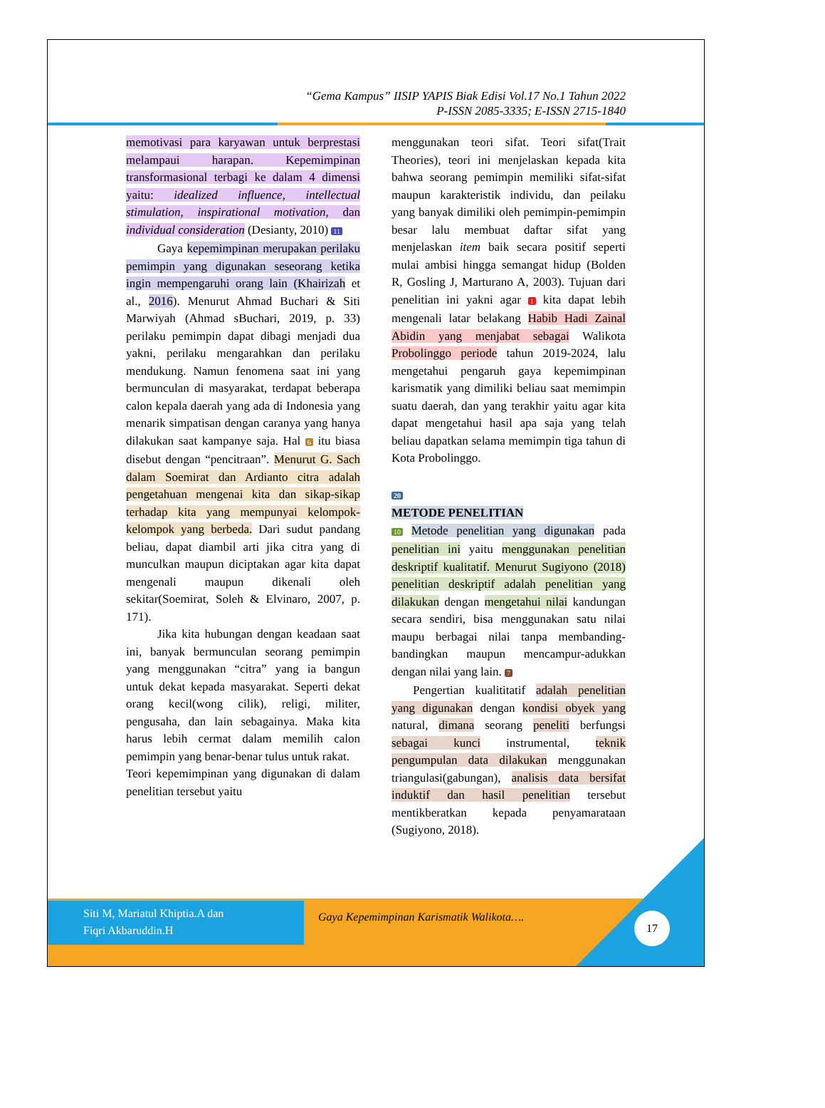“Gema Kampus” IISIP YAPIS Biak Edisi Vol.17 No.1 Tahun 2022
P-ISSN 2085-3335; E-ISSN 2715-1840
memotivasi para karyawan untuk berprestasi melampaui harapan. Kepemimpinan transformasional terbagi ke dalam 4 dimensi yaitu: idealized influence, intellectual stimulation, inspirational motivation, dan individual consideration (Desianty, 2010) 11
Gaya kepemimpinan merupakan perilaku pemimpin yang digunakan seseorang ketika ingin mempengaruhi orang lain (Khairizah et al., 2016). Menurut Ahmad Buchari & Siti Marwiyah (Ahmad sBuchari, 2019, p. 33) perilaku pemimpin dapat dibagi menjadi dua yakni, perilaku mengarahkan dan perilaku mendukung. Namun fenomena saat ini yang bermunculan di masyarakat, terdapat beberapa calon kepala daerah yang ada di Indonesia yang menarik simpatisan dengan caranya yang hanya dilakukan saat kampanye saja. Hal 6 itu biasa disebut dengan “pencitraan”. Menurut G. Sach dalam Soemirat dan Ardianto citra adalah pengetahuan mengenai kita dan sikap-sikap terhadap kita yang mempunyai kelompok-kelompok yang berbeda. Dari sudut pandang beliau, dapat diambil arti jika citra yang di munculkan maupun diciptakan agar kita dapat mengenali maupun dikenali oleh sekitar(Soemirat, Soleh & Elvinaro, 2007, p. 171).
Jika kita hubungan dengan keadaan saat ini, banyak bermunculan seorang pemimpin yang menggunakan “citra” yang ia bangun untuk dekat kepada masyarakat. Seperti dekat orang kecil(wong cilik), religi, militer, pengusaha, dan lain sebagainya. Maka kita harus lebih cermat dalam memilih calon pemimpin yang benar-benar tulus untuk rakat.
Teori kepemimpinan yang digunakan di dalam penelitian tersebut yaitu
menggunakan teori sifat. Teori sifat(Trait Theories), teori ini menjelaskan kepada kita bahwa seorang pemimpin memiliki sifat-sifat maupun karakteristik individu, dan peilaku yang banyak dimiliki oleh pemimpin-pemimpin besar lalu membuat daftar sifat yang menjelaskan item baik secara positif seperti mulai ambisi hingga semangat hidup (Bolden R, Gosling J, Marturano A, 2003). Tujuan dari penelitian ini yakni agar 1 kita dapat lebih mengenali latar belakang Habib Hadi Zainal Abidin yang menjabat sebagai Walikota Probolinggo periode tahun 2019-2024, lalu mengetahui pengaruh gaya kepemimpinan karismatik yang dimiliki beliau saat memimpin suatu daerah, dan yang terakhir yaitu agar kita dapat mengetahui hasil apa saja yang telah beliau dapatkan selama memimpin tiga tahun di Kota Probolinggo.
20
METODE PENELITIAN
10 Metode penelitian yang digunakan pada penelitian ini yaitu menggunakan penelitian deskriptif kualitatif. Menurut Sugiyono (2018) penelitian deskriptif adalah penelitian yang dilakukan dengan mengetahui nilai kandungan secara sendiri, bisa menggunakan satu nilai maupu berbagai nilai tanpa membanding-bandingkan maupun mencampur-adukkan dengan nilai yang lain. 7
Pengertian kualititatif adalah penelitian yang digunakan dengan kondisi obyek yang natural, dimana seorang peneliti berfungsi sebagai kunci instrumental, teknik pengumpulan data dilakukan menggunakan triangulasi(gabungan), analisis data bersifat induktif dan hasil penelitian tersebut mentikberatkan kepada penyamarataan (Sugiyono, 2018).
Siti M, Mariatul Khiptia.A dan
Fiqri Akbaruddin.H
Gaya Kepemimpinan Karismatik Walikota….
17